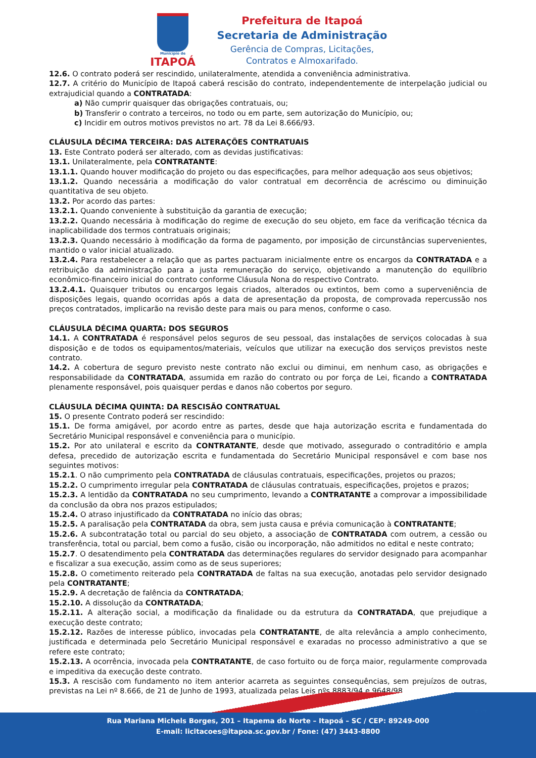Município de
ITAPOÁ
Prefeitura de Itapoá
Secretaria de Administração
Gerência de Compras, Licitações,
Contratos e Almoxarifado.
12.6. O contrato poderá ser rescindido, unilateralmente, atendida a conveniência administrativa.
12.7. A critério do Município de Itapoá caberá rescisão do contrato, independentemente de interpelação judicial ou extrajudicial quando a CONTRATADA:
a) Não cumprir quaisquer das obrigações contratuais, ou;
b) Transferir o contrato a terceiros, no todo ou em parte, sem autorização do Município, ou;
c) Incidir em outros motivos previstos no art. 78 da Lei 8.666/93.
CLÁUSULA DÉCIMA TERCEIRA: DAS ALTERAÇÕES CONTRATUAIS
13. Este Contrato poderá ser alterado, com as devidas justificativas:
13.1. Unilateralmente, pela CONTRATANTE:
13.1.1. Quando houver modificação do projeto ou das especificações, para melhor adequação aos seus objetivos;
13.1.2. Quando necessária a modificação do valor contratual em decorrência de acréscimo ou diminuição quantitativa de seu objeto.
13.2. Por acordo das partes:
13.2.1. Quando conveniente à substituição da garantia de execução;
13.2.2. Quando necessária à modificação do regime de execução do seu objeto, em face da verificação técnica da inaplicabilidade dos termos contratuais originais;
13.2.3. Quando necessário à modificação da forma de pagamento, por imposição de circunstâncias supervenientes, mantido o valor inicial atualizado.
13.2.4. Para restabelecer a relação que as partes pactuaram inicialmente entre os encargos da CONTRATADA e a retribuição da administração para a justa remuneração do serviço, objetivando a manutenção do equilíbrio econômico-financeiro inicial do contrato conforme Cláusula Nona do respectivo Contrato.
13.2.4.1. Quaisquer tributos ou encargos legais criados, alterados ou extintos, bem como a superveniência de disposições legais, quando ocorridas após a data de apresentação da proposta, de comprovada repercussão nos preços contratados, implicarão na revisão deste para mais ou para menos, conforme o caso.
CLÁUSULA DÉCIMA QUARTA: DOS SEGUROS
14.1. A CONTRATADA é responsável pelos seguros de seu pessoal, das instalações de serviços colocadas à sua disposição e de todos os equipamentos/materiais, veículos que utilizar na execução dos serviços previstos neste contrato.
14.2. A cobertura de seguro previsto neste contrato não exclui ou diminui, em nenhum caso, as obrigações e responsabilidade da CONTRATADA, assumida em razão do contrato ou por força de Lei, ficando a CONTRATADA plenamente responsável, pois quaisquer perdas e danos não cobertos por seguro.
CLÁUSULA DÉCIMA QUINTA: DA RESCISÃO CONTRATUAL
15. O presente Contrato poderá ser rescindido:
15.1. De forma amigável, por acordo entre as partes, desde que haja autorização escrita e fundamentada do Secretário Municipal responsável e conveniência para o município.
15.2. Por ato unilateral e escrito da CONTRATANTE, desde que motivado, assegurado o contraditório e ampla defesa, precedido de autorização escrita e fundamentada do Secretário Municipal responsável e com base nos seguintes motivos:
15.2.1. O não cumprimento pela CONTRATADA de cláusulas contratuais, especificações, projetos ou prazos;
15.2.2. O cumprimento irregular pela CONTRATADA de cláusulas contratuais, especificações, projetos e prazos;
15.2.3. A lentidão da CONTRATADA no seu cumprimento, levando a CONTRATANTE a comprovar a impossibilidade da conclusão da obra nos prazos estipulados;
15.2.4. O atraso injustificado da CONTRATADA no início das obras;
15.2.5. A paralisação pela CONTRATADA da obra, sem justa causa e prévia comunicação à CONTRATANTE;
15.2.6. A subcontratação total ou parcial do seu objeto, a associação de CONTRATADA com outrem, a cessão ou transferência, total ou parcial, bem como a fusão, cisão ou incorporação, não admitidos no edital e neste contrato;
15.2.7. O desatendimento pela CONTRATADA das determinações regulares do servidor designado para acompanhar e fiscalizar a sua execução, assim como as de seus superiores;
15.2.8. O cometimento reiterado pela CONTRATADA de faltas na sua execução, anotadas pelo servidor designado pela CONTRATANTE;
15.2.9. A decretação de falência da CONTRATADA;
15.2.10. A dissolução da CONTRATADA;
15.2.11. A alteração social, a modificação da finalidade ou da estrutura da CONTRATADA, que prejudique a execução deste contrato;
15.2.12. Razões de interesse público, invocadas pela CONTRATANTE, de alta relevância a amplo conhecimento, justificada e determinada pelo Secretário Municipal responsável e exaradas no processo administrativo a que se refere este contrato;
15.2.13. A ocorrência, invocada pela CONTRATANTE, de caso fortuito ou de força maior, regularmente comprovada e impeditiva da execução deste contrato.
15.3. A rescisão com fundamento no item anterior acarreta as seguintes consequências, sem prejuízos de outras, previstas na Lei nº 8.666, de 21 de Junho de 1993, atualizada pelas Leis nºs 8883/94 e 9648/98.
5/7
Rua Mariana Michels Borges, 201 – Itapema do Norte – Itapoá – SC / CEP: 89249-000
E-mail: licitacoes@itapoa.sc.gov.br / Fone: (47) 3443-8800